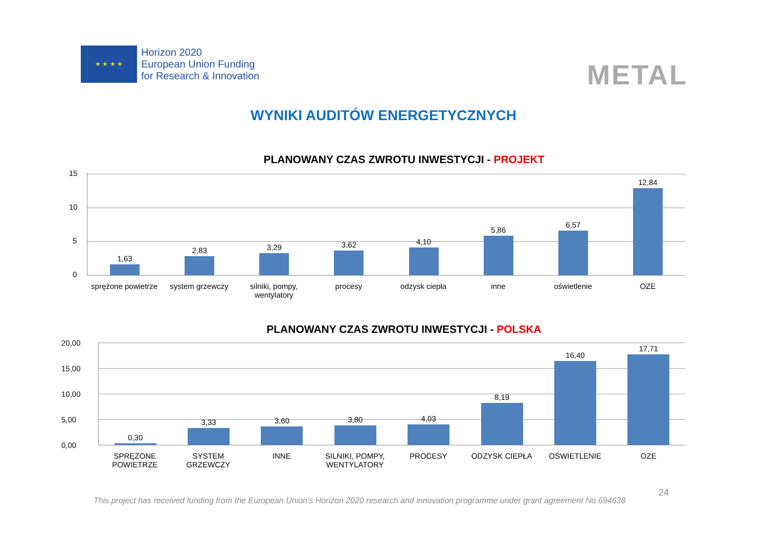★ ★ ★ ★
Horizon 2020
European Union Funding
for Research & Innovation
METAL
WYNIKI AUDITÓW ENERGETYCZNYCH
PLANOWANY CZAS ZWROTU INWESTYCJI - PROJEKT
15
10
5
0
1,63
2,83
3,29
3,62
4,10
5,86
6,57
12,84
sprężone powietrze system grzewczy silniki, pompy, wentylatory procesy odzysk ciepła inne oświetlenie OZE
PLANOWANY CZAS ZWROTU INWESTYCJI - POLSKA
20,00
15,00
10,00
5,00
0,00
0,30
3,33
3,60
3,80
4,03
8,19
16,40
17,71
SPRĘŻONE POWIETRZE SYSTEM GRZEWCZY INNE SILNIKI, POMPY, WENTYLATORY PROCESY ODZYSK CIEPŁA OŚWIETLENIE OZE
24
This project has received funding from the European Union’s Horizon 2020 research and innovation programme under grant agreement No 694638